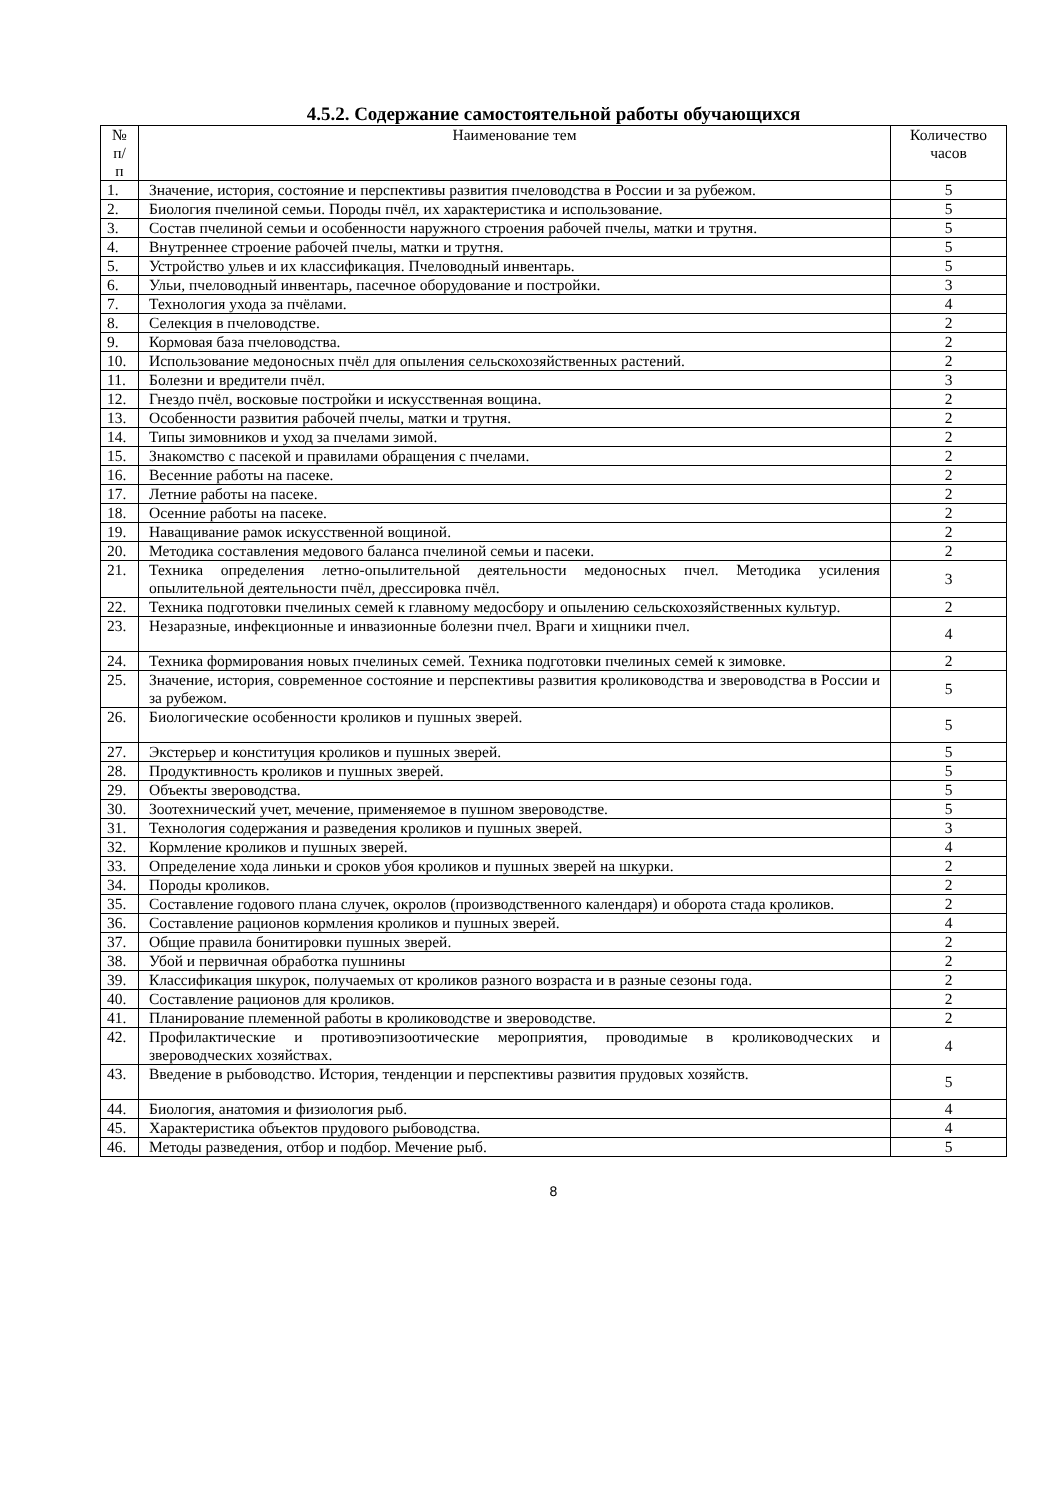4.5.2. Содержание самостоятельной работы обучающихся
| № п/п | Наименование тем | Количество часов |
| --- | --- | --- |
| 1. | Значение, история, состояние и перспективы развития пчеловодства в России и за рубежом. | 5 |
| 2. | Биология пчелиной семьи. Породы пчёл, их характеристика и использование. | 5 |
| 3. | Состав пчелиной семьи и особенности наружного строения рабочей пчелы, матки и трутня. | 5 |
| 4. | Внутреннее строение рабочей пчелы, матки и трутня. | 5 |
| 5. | Устройство ульев и их классификация. Пчеловодный инвентарь. | 5 |
| 6. | Ульи, пчеловодный инвентарь, пасечное оборудование и постройки. | 3 |
| 7. | Технология ухода за пчёлами. | 4 |
| 8. | Селекция в пчеловодстве. | 2 |
| 9. | Кормовая база пчеловодства. | 2 |
| 10. | Использование медоносных пчёл для опыления сельскохозяйственных растений. | 2 |
| 11. | Болезни и вредители пчёл. | 3 |
| 12. | Гнездо пчёл, восковые постройки и искусственная вощина. | 2 |
| 13. | Особенности развития рабочей пчелы, матки и трутня. | 2 |
| 14. | Типы зимовников и уход за пчелами зимой. | 2 |
| 15. | Знакомство с пасекой и правилами обращения с пчелами. | 2 |
| 16. | Весенние работы на пасеке. | 2 |
| 17. | Летние работы на пасеке. | 2 |
| 18. | Осенние работы на пасеке. | 2 |
| 19. | Наващивание рамок искусственной вощиной. | 2 |
| 20. | Методика составления медового баланса пчелиной семьи и пасеки. | 2 |
| 21. | Техника определения летно-опылительной деятельности медоносных пчел. Методика усиления опылительной деятельности пчёл, дрессировка пчёл. | 3 |
| 22. | Техника подготовки пчелиных семей к главному медосбору и опылению сельскохозяйственных культур. | 2 |
| 23. | Незаразные, инфекционные и инвазионные болезни пчел. Враги и хищники пчел. | 4 |
| 24. | Техника формирования новых пчелиных семей. Техника подготовки пчелиных семей к зимовке. | 2 |
| 25. | Значение, история, современное состояние и перспективы развития кролиководства и звероводства в России и за рубежом. | 5 |
| 26. | Биологические особенности кроликов и пушных зверей. | 5 |
| 27. | Экстерьер и конституция кроликов и пушных зверей. | 5 |
| 28. | Продуктивность кроликов и пушных зверей. | 5 |
| 29. | Объекты звероводства. | 5 |
| 30. | Зоотехнический учет, мечение, применяемое в пушном звероводстве. | 5 |
| 31. | Технология содержания и разведения кроликов и пушных зверей. | 3 |
| 32. | Кормление кроликов и пушных зверей. | 4 |
| 33. | Определение хода линьки и сроков убоя кроликов и пушных зверей на шкурки. | 2 |
| 34. | Породы кроликов. | 2 |
| 35. | Составление годового плана случек, окролов (производственного календаря) и оборота стада кроликов. | 2 |
| 36. | Составление рационов кормления кроликов и пушных зверей. | 4 |
| 37. | Общие правила бонитировки пушных зверей. | 2 |
| 38. | Убой и первичная обработка пушнины | 2 |
| 39. | Классификация шкурок, получаемых от кроликов разного возраста и в разные сезоны года. | 2 |
| 40. | Составление рационов для кроликов. | 2 |
| 41. | Планирование племенной работы в кролиководстве и звероводстве. | 2 |
| 42. | Профилактические и противоэпизоотические мероприятия, проводимые в кролиководческих и звероводческих хозяйствах. | 4 |
| 43. | Введение в рыбоводство. История, тенденции и перспективы развития прудовых хозяйств. | 5 |
| 44. | Биология, анатомия и физиология рыб. | 4 |
| 45. | Характеристика объектов прудового рыбоводства. | 4 |
| 46. | Методы разведения, отбор и подбор. Мечение рыб. | 5 |
8